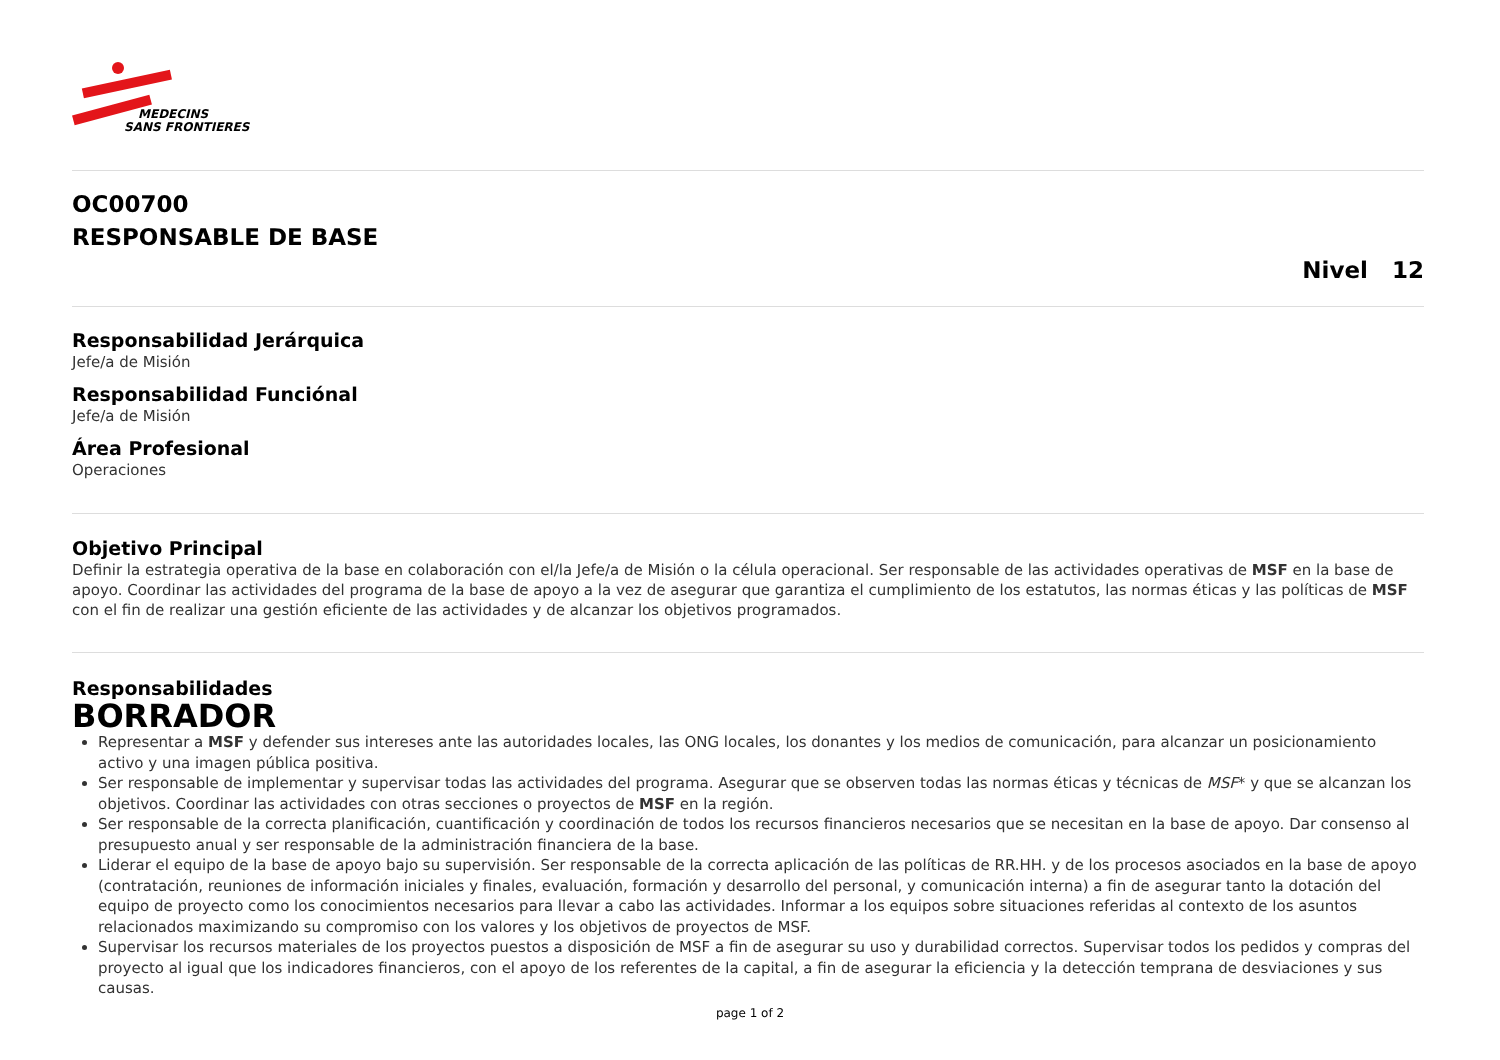MEDECINS
SANS FRONTIERES
OC00700
RESPONSABLE DE BASE
Nivel 12
Responsabilidad Jerárquica
Jefe/a de Misión
Responsabilidad Funciónal
Jefe/a de Misión
Área Profesional
Operaciones
Objetivo Principal
Definir la estrategia operativa de la base en colaboración con el/la Jefe/a de Misión o la célula operacional. Ser responsable de las actividades operativas de MSF en la base de apoyo. Coordinar las actividades del programa de la base de apoyo a la vez de asegurar que garantiza el cumplimiento de los estatutos, las normas éticas y las políticas de MSF con el fin de realizar una gestión eficiente de las actividades y de alcanzar los objetivos programados.
Responsabilidades
BORRADOR
Representar a MSF y defender sus intereses ante las autoridades locales, las ONG locales, los donantes y los medios de comunicación, para alcanzar un posicionamiento activo y una imagen pública positiva.
Ser responsable de implementar y supervisar todas las actividades del programa. Asegurar que se observen todas las normas éticas y técnicas de MSF* y que se alcanzan los objetivos. Coordinar las actividades con otras secciones o proyectos de MSF en la región.
Ser responsable de la correcta planificación, cuantificación y coordinación de todos los recursos financieros necesarios que se necesitan en la base de apoyo. Dar consenso al presupuesto anual y ser responsable de la administración financiera de la base.
Liderar el equipo de la base de apoyo bajo su supervisión. Ser responsable de la correcta aplicación de las políticas de RR.HH. y de los procesos asociados en la base de apoyo (contratación, reuniones de información iniciales y finales, evaluación, formación y desarrollo del personal, y comunicación interna) a fin de asegurar tanto la dotación del equipo de proyecto como los conocimientos necesarios para llevar a cabo las actividades. Informar a los equipos sobre situaciones referidas al contexto de los asuntos relacionados maximizando su compromiso con los valores y los objetivos de proyectos de MSF.
Supervisar los recursos materiales de los proyectos puestos a disposición de MSF a fin de asegurar su uso y durabilidad correctos. Supervisar todos los pedidos y compras del proyecto al igual que los indicadores financieros, con el apoyo de los referentes de la capital, a fin de asegurar la eficiencia y la detección temprana de desviaciones y sus causas.
page 1 of 2